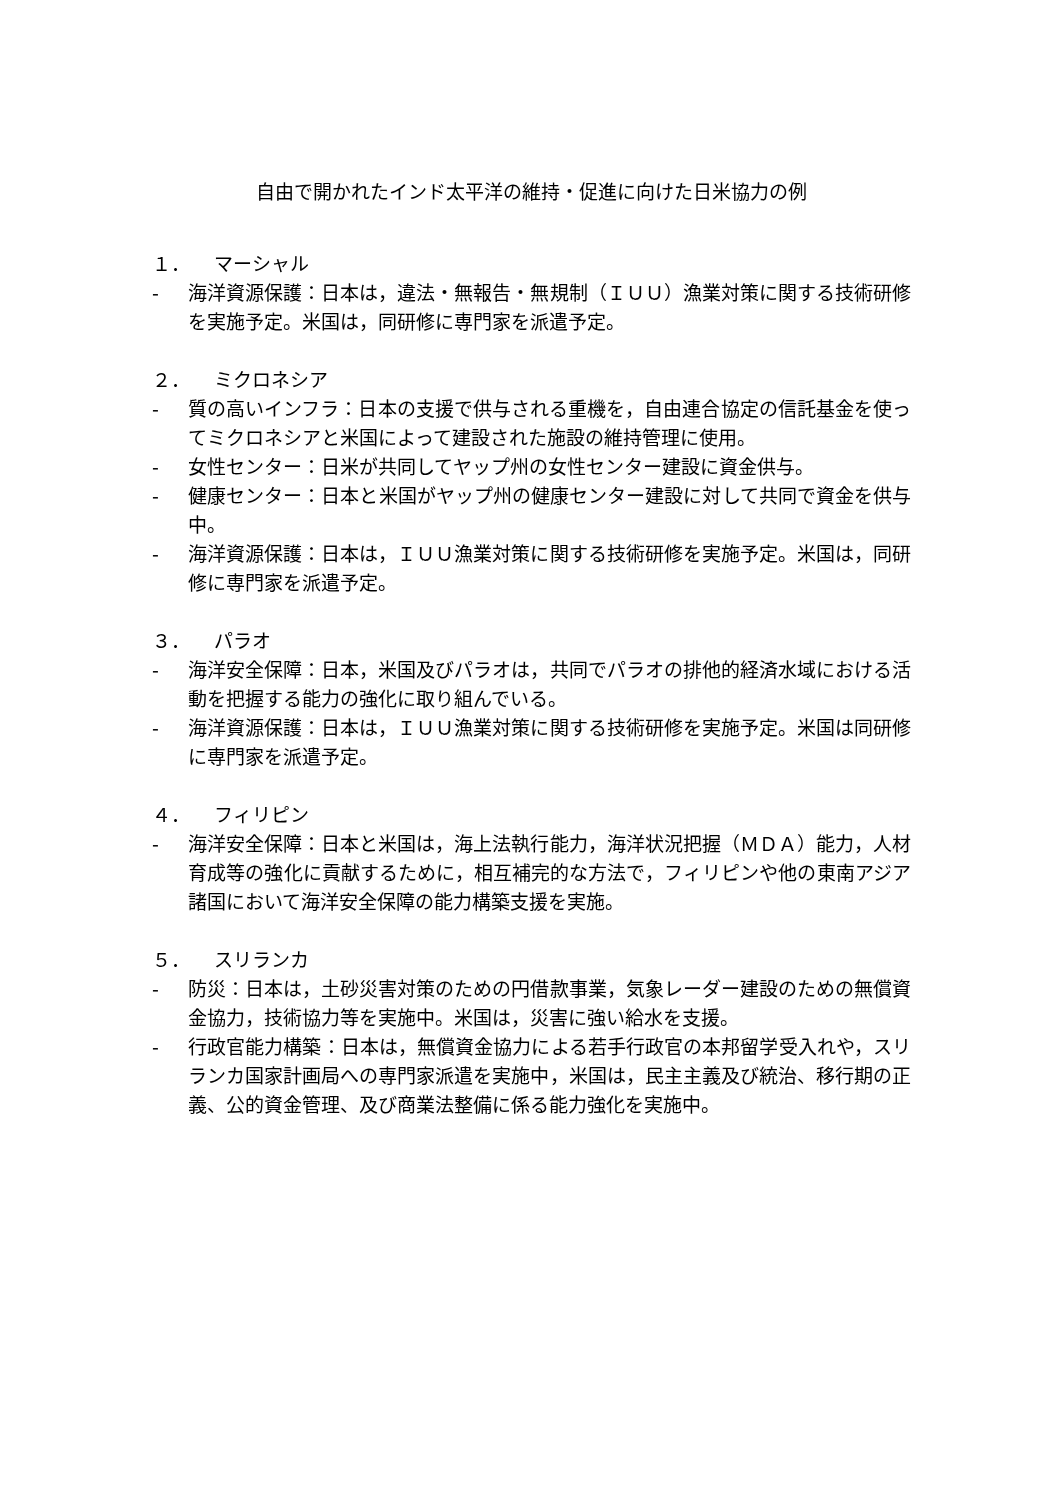自由で開かれたインド太平洋の維持・促進に向けた日米協力の例
１． マーシャル
- 海洋資源保護：日本は，違法・無報告・無規制（ＩＵＵ）漁業対策に関する技術研修を実施予定。米国は，同研修に専門家を派遣予定。
２． ミクロネシア
- 質の高いインフラ：日本の支援で供与される重機を，自由連合協定の信託基金を使ってミクロネシアと米国によって建設された施設の維持管理に使用。
- 女性センター：日米が共同してヤップ州の女性センター建設に資金供与。
- 健康センター：日本と米国がヤップ州の健康センター建設に対して共同で資金を供与中。
- 海洋資源保護：日本は，ＩＵＵ漁業対策に関する技術研修を実施予定。米国は，同研修に専門家を派遣予定。
３． パラオ
- 海洋安全保障：日本，米国及びパラオは，共同でパラオの排他的経済水域における活動を把握する能力の強化に取り組んでいる。
- 海洋資源保護：日本は，ＩＵＵ漁業対策に関する技術研修を実施予定。米国は同研修に専門家を派遣予定。
４． フィリピン
- 海洋安全保障：日本と米国は，海上法執行能力，海洋状況把握（ＭＤＡ）能力，人材育成等の強化に貢献するために，相互補完的な方法で，フィリピンや他の東南アジア諸国において海洋安全保障の能力構築支援を実施。
５． スリランカ
- 防災：日本は，土砂災害対策のための円借款事業，気象レーダー建設のための無償資金協力，技術協力等を実施中。米国は，災害に強い給水を支援。
- 行政官能力構築：日本は，無償資金協力による若手行政官の本邦留学受入れや，スリランカ国家計画局への専門家派遣を実施中，米国は，民主主義及び統治、移行期の正義、公的資金管理、及び商業法整備に係る能力強化を実施中。